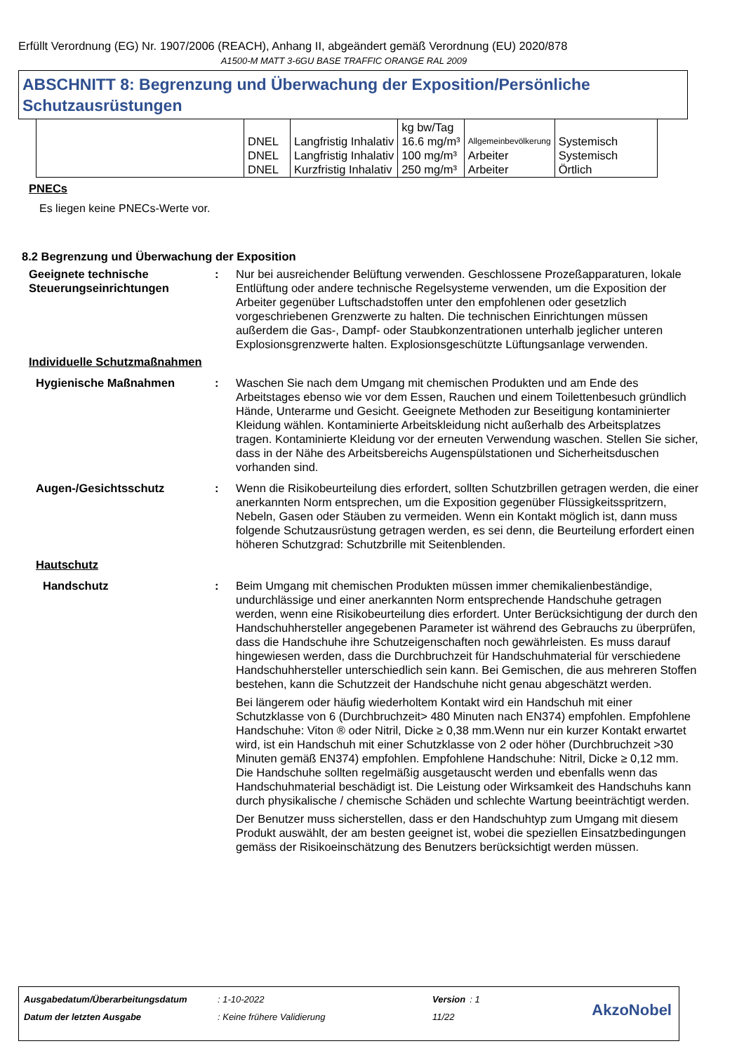Erfüllt Verordnung (EG) Nr. 1907/2006 (REACH), Anhang II, abgeändert gemäß Verordnung (EU) 2020/878
A1500-M MATT 3-6GU BASE TRAFFIC ORANGE RAL 2009
ABSCHNITT 8: Begrenzung und Überwachung der Exposition/Persönliche Schutzausrüstungen
| | DNEL DNEL DNEL | Langfristig Inhalativ Langfristig Inhalativ Kurzfristig Inhalativ | kg bw/Tag 16.6 mg/m³ 100 mg/m³ 250 mg/m³ | Allgemeinbevölkerung Arbeiter Arbeiter | Systemisch Systemisch Örtlich |
PNECs
Es liegen keine PNECs-Werte vor.
8.2 Begrenzung und Überwachung der Exposition
Geeignete technische Steuerungseinrichtungen
: Nur bei ausreichender Belüftung verwenden. Geschlossene Prozeßapparaturen, lokale Entlüftung oder andere technische Regelsysteme verwenden, um die Exposition der Arbeiter gegenüber Luftschadstoffen unter den empfohlenen oder gesetzlich vorgeschriebenen Grenzwerte zu halten. Die technischen Einrichtungen müssen außerdem die Gas-, Dampf- oder Staubkonzentrationen unterhalb jeglicher unteren Explosionsgrenzwerte halten. Explosionsgeschützte Lüftungsanlage verwenden.
Individuelle Schutzmaßnahmen
Hygienische Maßnahmen : Waschen Sie nach dem Umgang mit chemischen Produkten und am Ende des Arbeitstages ebenso wie vor dem Essen, Rauchen und einem Toilettenbesuch gründlich Hände, Unterarme und Gesicht. Geeignete Methoden zur Beseitigung kontaminierter Kleidung wählen. Kontaminierte Arbeitskleidung nicht außerhalb des Arbeitsplatzes tragen. Kontaminierte Kleidung vor der erneuten Verwendung waschen. Stellen Sie sicher, dass in der Nähe des Arbeitsbereichs Augenspülstationen und Sicherheitsduschen vorhanden sind.
Augen-/Gesichtsschutz : Wenn die Risikobeurteilung dies erfordert, sollten Schutzbrillen getragen werden, die einer anerkannten Norm entsprechen, um die Exposition gegenüber Flüssigkeitsspritzern, Nebeln, Gasen oder Stäuben zu vermeiden. Wenn ein Kontakt möglich ist, dann muss folgende Schutzausrüstung getragen werden, es sei denn, die Beurteilung erfordert einen höheren Schutzgrad: Schutzbrille mit Seitenblenden.
Hautschutz
Handschutz : Beim Umgang mit chemischen Produkten müssen immer chemikalienbeständige, undurchlässige und einer anerkannten Norm entsprechende Handschuhe getragen werden, wenn eine Risikobeurteilung dies erfordert. Unter Berücksichtigung der durch den Handschuhhersteller angegebenen Parameter ist während des Gebrauchs zu überprüfen, dass die Handschuhe ihre Schutzeigenschaften noch gewährleisten. Es muss darauf hingewiesen werden, dass die Durchbruchzeit für Handschuhmaterial für verschiedene Handschuhhersteller unterschiedlich sein kann. Bei Gemischen, die aus mehreren Stoffen bestehen, kann die Schutzzeit der Handschuhe nicht genau abgeschätzt werden.
Bei längerem oder häufig wiederholtem Kontakt wird ein Handschuh mit einer Schutzklasse von 6 (Durchbruchzeit> 480 Minuten nach EN374) empfohlen. Empfohlene Handschuhe: Viton ® oder Nitril, Dicke ≥ 0,38 mm.Wenn nur ein kurzer Kontakt erwartet wird, ist ein Handschuh mit einer Schutzklasse von 2 oder höher (Durchbruchzeit >30 Minuten gemäß EN374) empfohlen. Empfohlene Handschuhe: Nitril, Dicke ≥ 0,12 mm. Die Handschuhe sollten regelmäßig ausgetauscht werden und ebenfalls wenn das Handschuhmaterial beschädigt ist. Die Leistung oder Wirksamkeit des Handschuhs kann durch physikalische / chemische Schäden und schlechte Wartung beeinträchtigt werden.
Der Benutzer muss sicherstellen, dass er den Handschuhtyp zum Umgang mit diesem Produkt auswählt, der am besten geeignet ist, wobei die speziellen Einsatzbedingungen gemäss der Risikoeinschätzung des Benutzers berücksichtigt werden müssen.
| Ausgabedatum/Überarbeitungsdatum | : 1-10-2022 | Version | : 1 |
| Datum der letzten Ausgabe | : Keine frühere Validierung | 11/22 | |
AkzoNobel